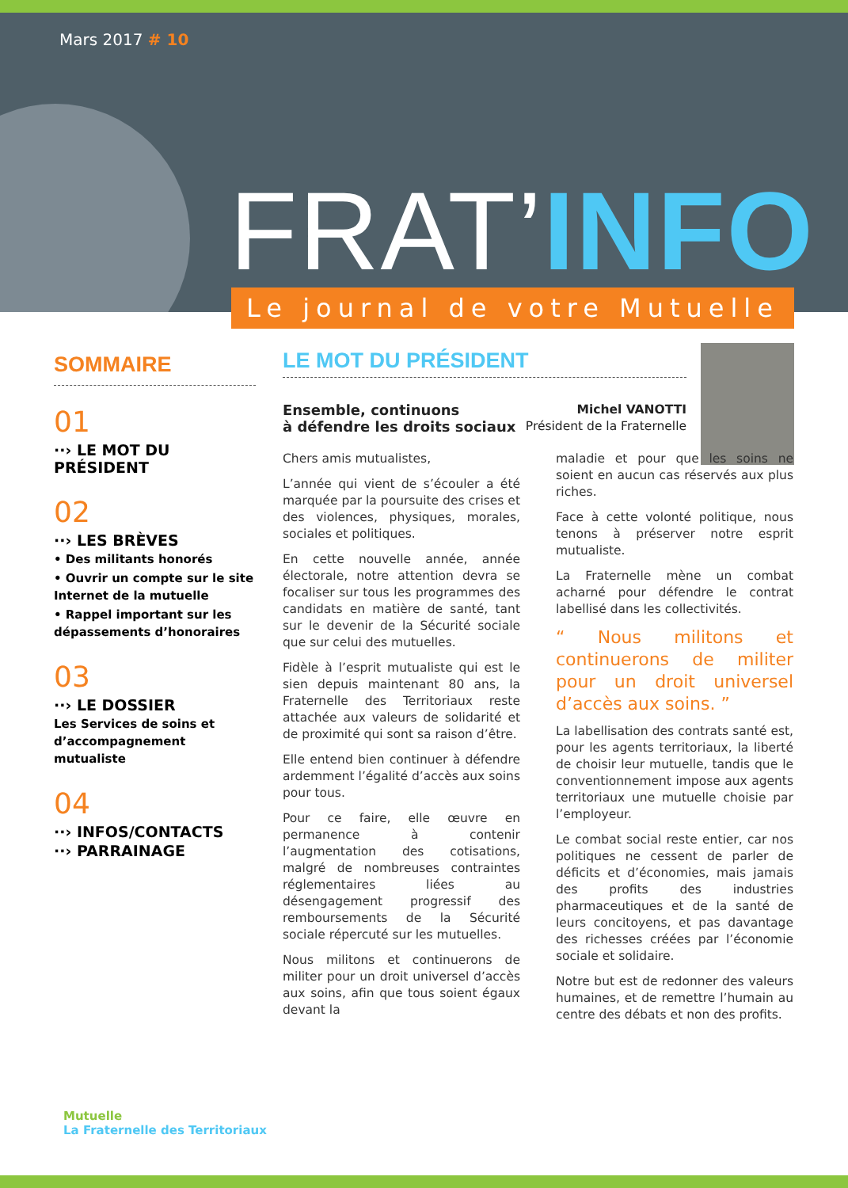Mars 2017 # 10
FRAT’INFO
Le journal de votre Mutuelle
SOMMAIRE
01
··› LE MOT DU PRÉSIDENT
02
··› LES BRÈVES
• Des militants honorés
• Ouvrir un compte sur le site Internet de la mutuelle
• Rappel important sur les dépassements d’honoraires
03
··› LE DOSSIER
Les Services de soins et d’accompagnement mutualiste
04
··› INFOS/CONTACTS
··› PARRAINAGE
LE MOT DU PRÉSIDENT
Ensemble, continuons
à défendre les droits sociaux
Michel VANOTTI
Président de la Fraternelle
Chers amis mutualistes,
L’année qui vient de s’écouler a été marquée par la poursuite des crises et des violences, physiques, morales, sociales et politiques.
En cette nouvelle année, année électorale, notre attention devra se focaliser sur tous les programmes des candidats en matière de santé, tant sur le devenir de la Sécurité sociale que sur celui des mutuelles.
Fidèle à l’esprit mutualiste qui est le sien depuis maintenant 80 ans, la Fraternelle des Territoriaux reste attachée aux valeurs de solidarité et de proximité qui sont sa raison d’être.
Elle entend bien continuer à défendre ardemment l’égalité d’accès aux soins pour tous.
Pour ce faire, elle œuvre en permanence à contenir l’augmentation des cotisations, malgré de nombreuses contraintes réglementaires liées au désengagement progressif des remboursements de la Sécurité sociale répercuté sur les mutuelles.
Nous militons et continuerons de militer pour un droit universel d’accès aux soins, afin que tous soient égaux devant la
maladie et pour que les soins ne soient en aucun cas réservés aux plus riches.
Face à cette volonté politique, nous tenons à préserver notre esprit mutualiste.
La Fraternelle mène un combat acharné pour défendre le contrat labellisé dans les collectivités.
“ Nous militons et continuerons de militer pour un droit universel d’accès aux soins. ”
La labellisation des contrats santé est, pour les agents territoriaux, la liberté de choisir leur mutuelle, tandis que le conventionnement impose aux agents territoriaux une mutuelle choisie par l’employeur.
Le combat social reste entier, car nos politiques ne cessent de parler de déficits et d’économies, mais jamais des profits des industries pharmaceutiques et de la santé de leurs concitoyens, et pas davantage des richesses créées par l’économie sociale et solidaire.
Notre but est de redonner des valeurs humaines, et de remettre l’humain au centre des débats et non des profits.
Mutuelle
La Fraternelle des Territoriaux